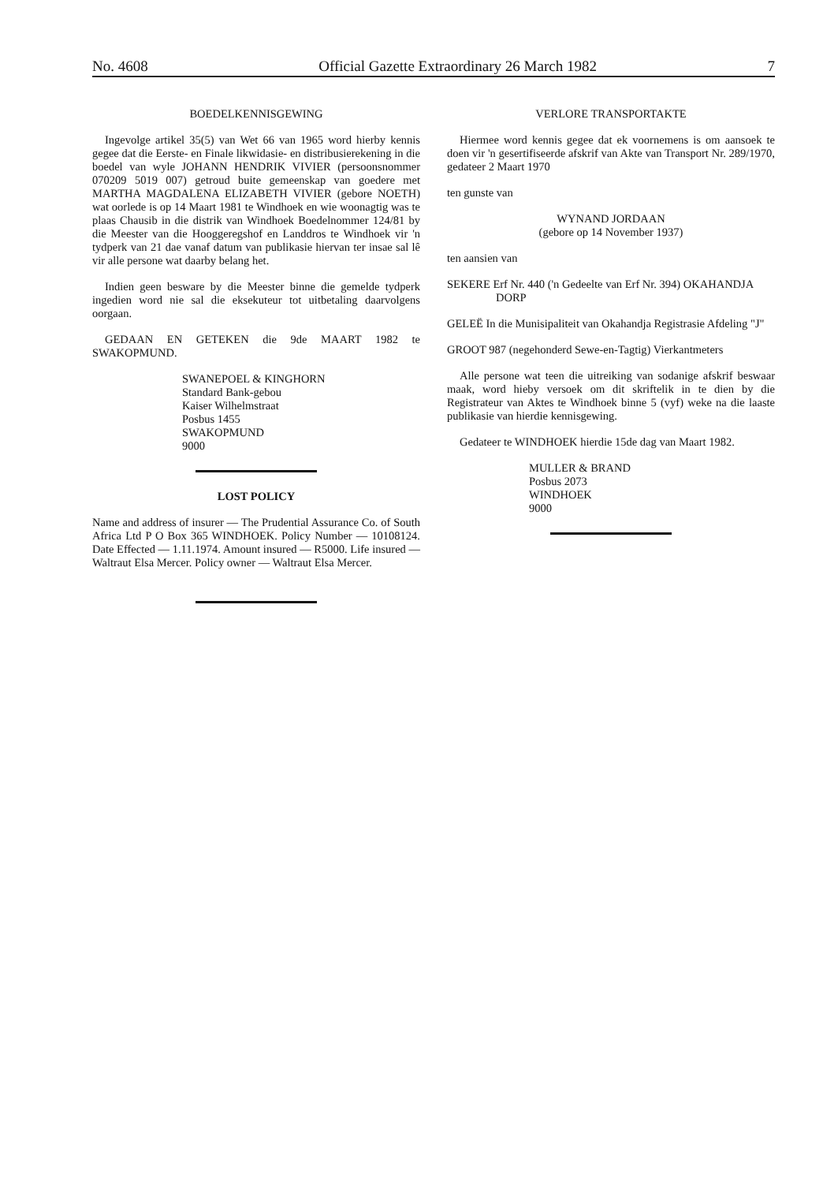No. 4608 Official Gazette Extraordinary 26 March 1982 7
BOEDELKENNISGEWING
Ingevolge artikel 35(5) van Wet 66 van 1965 word hierby kennis gegee dat die Eerste- en Finale likwidasie- en distribusierekening in die boedel van wyle JOHANN HENDRIK VIVIER (persoonsnommer 070209 5019 007) getroud buite gemeenskap van goedere met MARTHA MAGDALENA ELIZABETH VIVIER (gebore NOETH) wat oorlede is op 14 Maart 1981 te Windhoek en wie woonagtig was te plaas Chausib in die distrik van Windhoek Boedelnommer 124/81 by die Meester van die Hooggeregshof en Landdros te Windhoek vir 'n tydperk van 21 dae vanaf datum van publikasie hiervan ter insae sal lê vir alle persone wat daarby belang het.
Indien geen besware by die Meester binne die gemelde tydperk ingedien word nie sal die eksekuteur tot uitbetaling daarvolgens oorgaan.
GEDAAN EN GETEKEN die 9de MAART 1982 te SWAKOPMUND.
SWANEPOEL & KINGHORN
Standard Bank-gebou
Kaiser Wilhelmstraat
Posbus 1455
SWAKOPMUND
9000
LOST POLICY
Name and address of insurer — The Prudential Assurance Co. of South Africa Ltd P O Box 365 WINDHOEK. Policy Number — 10108124. Date Effected — 1.11.1974. Amount insured — R5000. Life insured — Waltraut Elsa Mercer. Policy owner — Waltraut Elsa Mercer.
VERLORE TRANSPORTAKTE
Hiermee word kennis gegee dat ek voornemens is om aansoek te doen vir 'n gesertifiseerde afskrif van Akte van Transport Nr. 289/1970, gedateer 2 Maart 1970
ten gunste van
WYNAND JORDAAN
(gebore op 14 November 1937)
ten aansien van
SEKERE Erf Nr. 440 ('n Gedeelte van Erf Nr. 394) OKAHANDJA DORP
GELEË In die Munisipaliteit van Okahandja Registrasie Afdeling "J"
GROOT 987 (negehonderd Sewe-en-Tagtig) Vierkantmeters
Alle persone wat teen die uitreiking van sodanige afskrif beswaar maak, word hieby versoek om dit skriftelik in te dien by die Registrateur van Aktes te Windhoek binne 5 (vyf) weke na die laaste publikasie van hierdie kennisgewing.
Gedateer te WINDHOEK hierdie 15de dag van Maart 1982.
MULLER & BRAND
Posbus 2073
WINDHOEK
9000